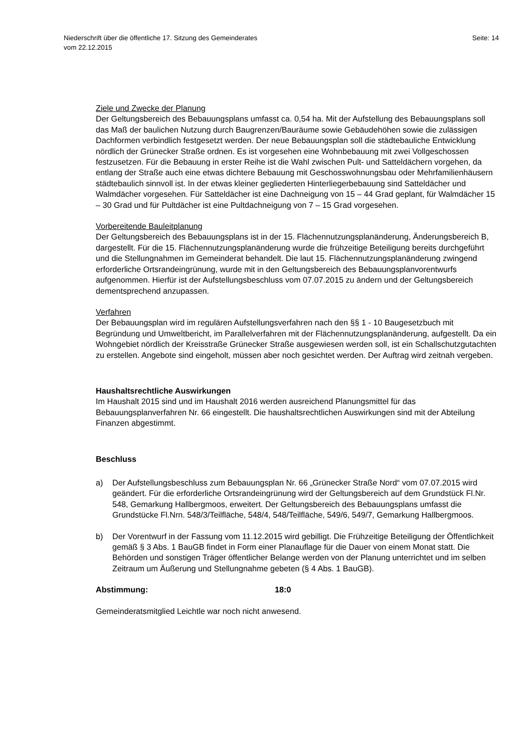Niederschrift über die öffentliche 17. Sitzung des Gemeinderates
vom 22.12.2015
Seite: 14
Ziele und Zwecke der Planung
Der Geltungsbereich des Bebauungsplans umfasst ca. 0,54 ha. Mit der Aufstellung des Bebauungsplans soll das Maß der baulichen Nutzung durch Baugrenzen/Bauräume sowie Gebäudehöhen sowie die zulässigen Dachformen verbindlich festgesetzt werden. Der neue Bebauungsplan soll die städtebauliche Entwicklung nördlich der Grünecker Straße ordnen. Es ist vorgesehen eine Wohnbebauung mit zwei Vollgeschossen festzusetzen. Für die Bebauung in erster Reihe ist die Wahl zwischen Pult- und Satteldächern vorgehen, da entlang der Straße auch eine etwas dichtere Bebauung mit Geschosswohnungsbau oder Mehrfamilienhäusern städtebaulich sinnvoll ist. In der etwas kleiner gegliederten Hinterliegerbebauung sind Satteldächer und Walmdächer vorgesehen. Für Satteldächer ist eine Dachneigung von 15 – 44 Grad geplant, für Walmdächer 15 – 30 Grad und für Pultdächer ist eine Pultdachneigung von 7 – 15 Grad vorgesehen.
Vorbereitende Bauleitplanung
Der Geltungsbereich des Bebauungsplans ist in der 15. Flächennutzungsplanänderung, Änderungsbereich B, dargestellt. Für die 15. Flächennutzungsplanänderung wurde die frühzeitige Beteiligung bereits durchgeführt und die Stellungnahmen im Gemeinderat behandelt. Die laut 15. Flächennutzungsplanänderung zwingend erforderliche Ortsrandeingrünung, wurde mit in den Geltungsbereich des Bebauungsplanvorentwurfs aufgenommen. Hierfür ist der Aufstellungsbeschluss vom 07.07.2015 zu ändern und der Geltungsbereich dementsprechend anzupassen.
Verfahren
Der Bebauungsplan wird im regulären Aufstellungsverfahren nach den §§ 1 - 10 Baugesetzbuch mit Begründung und Umweltbericht, im Parallelverfahren mit der Flächennutzungsplanänderung, aufgestellt. Da ein Wohngebiet nördlich der Kreisstraße Grünecker Straße ausgewiesen werden soll, ist ein Schallschutzgutachten zu erstellen. Angebote sind eingeholt, müssen aber noch gesichtet werden. Der Auftrag wird zeitnah vergeben.
Haushaltsrechtliche Auswirkungen
Im Haushalt 2015 sind und im Haushalt 2016 werden ausreichend Planungsmittel für das Bebauungsplanverfahren Nr. 66 eingestellt. Die haushaltsrechtlichen Auswirkungen sind mit der Abteilung Finanzen abgestimmt.
Beschluss
a) Der Aufstellungsbeschluss zum Bebauungsplan Nr. 66 „Grünecker Straße Nord“ vom 07.07.2015 wird geändert. Für die erforderliche Ortsrandeingrünung wird der Geltungsbereich auf dem Grundstück Fl.Nr. 548, Gemarkung Hallbergmoos, erweitert. Der Geltungsbereich des Bebauungsplans umfasst die Grundstücke Fl.Nrn. 548/3/Teilfläche, 548/4, 548/Teilfläche, 549/6, 549/7, Gemarkung Hallbergmoos.
b) Der Vorentwurf in der Fassung vom 11.12.2015 wird gebilligt. Die Frühzeitige Beteiligung der Öffentlichkeit gemäß § 3 Abs. 1 BauGB findet in Form einer Planauflage für die Dauer von einem Monat statt. Die Behörden und sonstigen Träger öffentlicher Belange werden von der Planung unterrichtet und im selben Zeitraum um Äußerung und Stellungnahme gebeten (§ 4 Abs. 1 BauGB).
Abstimmung: 18:0
Gemeinderatsmitglied Leichtle war noch nicht anwesend.